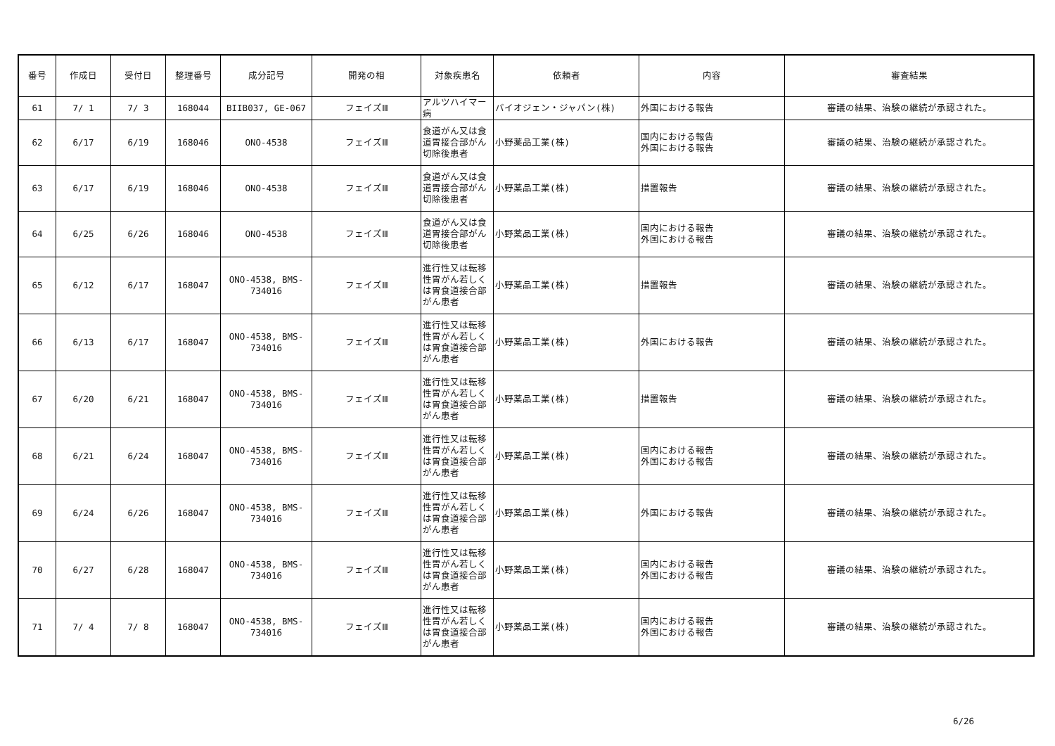| 番号 | 作成日 | 受付日 | 整理番号 | 成分記号 | 開発の相 | 対象疾患名 | 依頼者 | 内容 | 審査結果 |
| --- | --- | --- | --- | --- | --- | --- | --- | --- | --- |
| 61 | 7/ 1 | 7/ 3 | 168044 | BIIB037, GE-067 | フェイズⅢ | アルツハイマー病 | バイオジェン・ジャパン(株) | 外国における報告 | 審議の結果、治験の継続が承認された。 |
| 62 | 6/17 | 6/19 | 168046 | ONO-4538 | フェイズⅢ | 食道がん又は食道胃接合部がん切除後患者 | 小野薬品工業(株) | 国内における報告 外国における報告 | 審議の結果、治験の継続が承認された。 |
| 63 | 6/17 | 6/19 | 168046 | ONO-4538 | フェイズⅢ | 食道がん又は食道胃接合部がん切除後患者 | 小野薬品工業(株) | 措置報告 | 審議の結果、治験の継続が承認された。 |
| 64 | 6/25 | 6/26 | 168046 | ONO-4538 | フェイズⅢ | 食道がん又は食道胃接合部がん切除後患者 | 小野薬品工業(株) | 国内における報告 外国における報告 | 審議の結果、治験の継続が承認された。 |
| 65 | 6/12 | 6/17 | 168047 | ONO-4538, BMS-734016 | フェイズⅢ | 進行性又は転移性胃がん若しくは胃食道接合部がん患者 | 小野薬品工業(株) | 措置報告 | 審議の結果、治験の継続が承認された。 |
| 66 | 6/13 | 6/17 | 168047 | ONO-4538, BMS-734016 | フェイズⅢ | 進行性又は転移性胃がん若しくは胃食道接合部がん患者 | 小野薬品工業(株) | 外国における報告 | 審議の結果、治験の継続が承認された。 |
| 67 | 6/20 | 6/21 | 168047 | ONO-4538, BMS-734016 | フェイズⅢ | 進行性又は転移性胃がん若しくは胃食道接合部がん患者 | 小野薬品工業(株) | 措置報告 | 審議の結果、治験の継続が承認された。 |
| 68 | 6/21 | 6/24 | 168047 | ONO-4538, BMS-734016 | フェイズⅢ | 進行性又は転移性胃がん若しくは胃食道接合部がん患者 | 小野薬品工業(株) | 国内における報告 外国における報告 | 審議の結果、治験の継続が承認された。 |
| 69 | 6/24 | 6/26 | 168047 | ONO-4538, BMS-734016 | フェイズⅢ | 進行性又は転移性胃がん若しくは胃食道接合部がん患者 | 小野薬品工業(株) | 外国における報告 | 審議の結果、治験の継続が承認された。 |
| 70 | 6/27 | 6/28 | 168047 | ONO-4538, BMS-734016 | フェイズⅢ | 進行性又は転移性胃がん若しくは胃食道接合部がん患者 | 小野薬品工業(株) | 国内における報告 外国における報告 | 審議の結果、治験の継続が承認された。 |
| 71 | 7/ 4 | 7/ 8 | 168047 | ONO-4538, BMS-734016 | フェイズⅢ | 進行性又は転移性胃がん若しくは胃食道接合部がん患者 | 小野薬品工業(株) | 国内における報告 外国における報告 | 審議の結果、治験の継続が承認された。 |
6/26